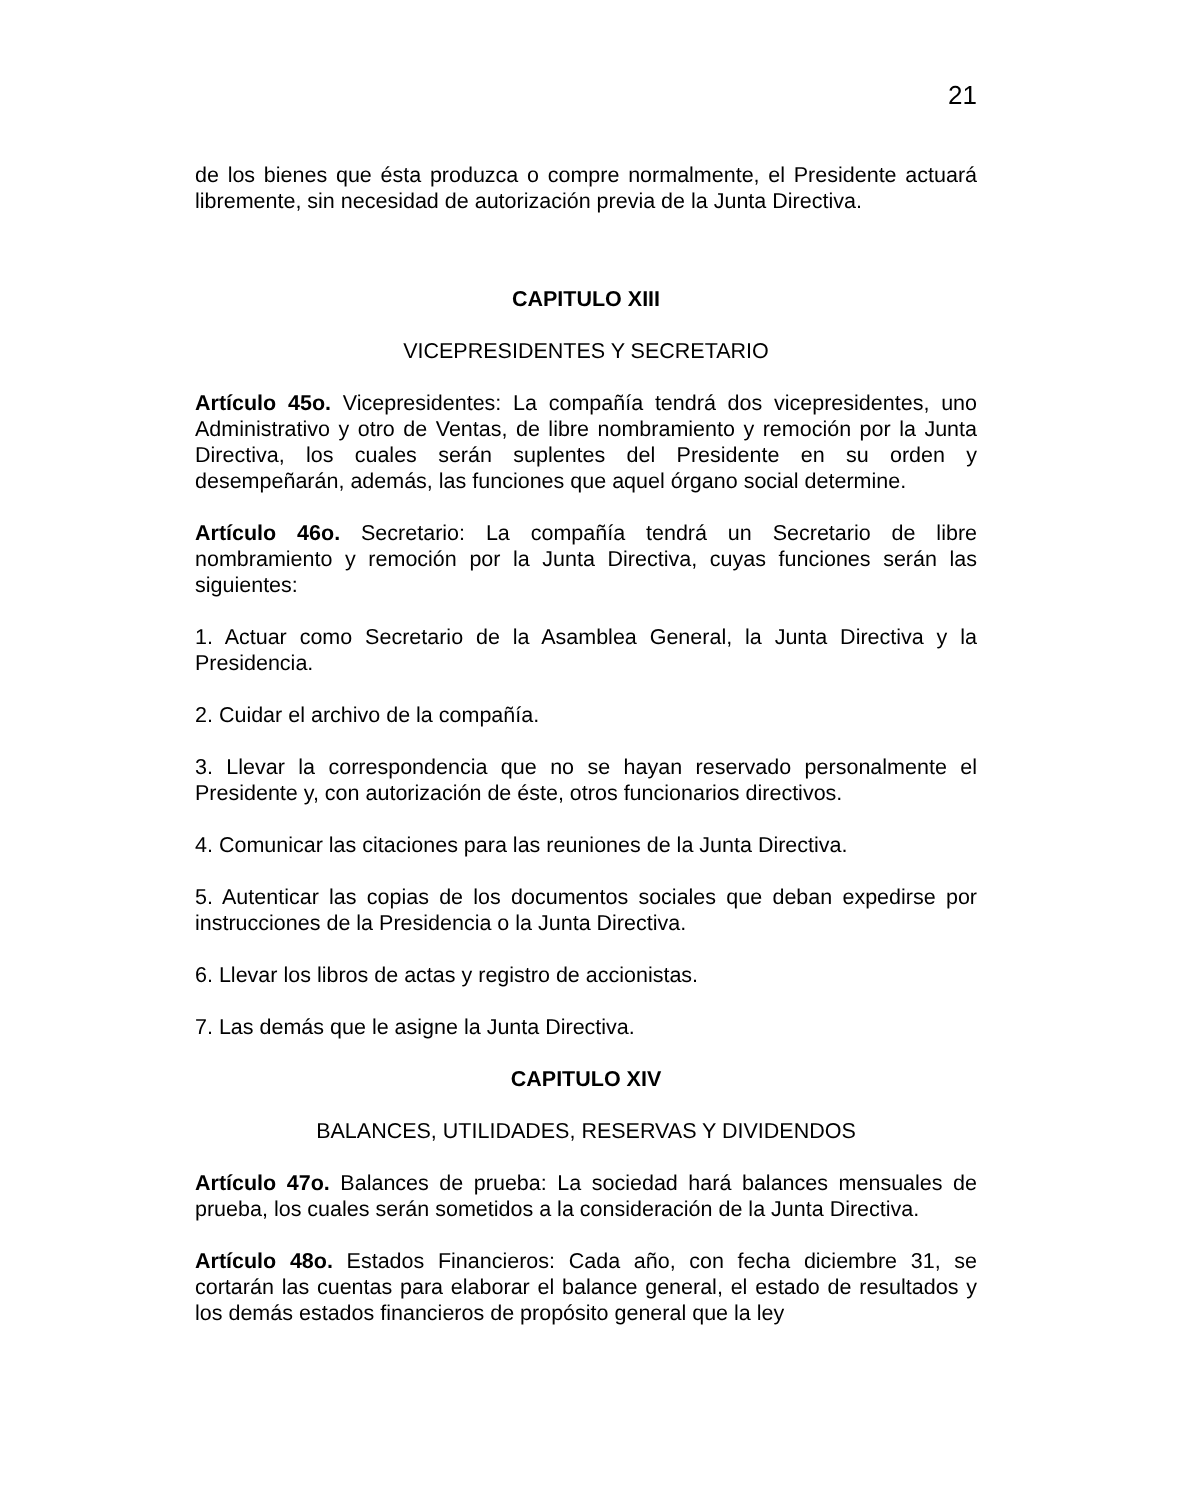21
de los bienes que ésta produzca o compre normalmente, el Presidente actuará libremente, sin necesidad de autorización previa de la Junta Directiva.
CAPITULO XIII
VICEPRESIDENTES Y SECRETARIO
Artículo 45o. Vicepresidentes: La compañía tendrá dos vicepresidentes, uno Administrativo y otro de Ventas, de libre nombramiento y remoción por la Junta Directiva, los cuales serán suplentes del Presidente en su orden y desempeñarán, además, las funciones que aquel órgano social determine.
Artículo 46o. Secretario: La compañía tendrá un Secretario de libre nombramiento y remoción por la Junta Directiva, cuyas funciones serán las siguientes:
1. Actuar como Secretario de la Asamblea General, la Junta Directiva y la Presidencia.
2. Cuidar el archivo de la compañía.
3. Llevar la correspondencia que no se hayan reservado personalmente el Presidente y, con autorización de éste, otros funcionarios directivos.
4. Comunicar las citaciones para las reuniones de la Junta Directiva.
5. Autenticar las copias de los documentos sociales que deban expedirse por instrucciones de la Presidencia o la Junta Directiva.
6. Llevar los libros de actas y registro de accionistas.
7. Las demás que le asigne la Junta Directiva.
CAPITULO XIV
BALANCES, UTILIDADES, RESERVAS Y DIVIDENDOS
Artículo 47o. Balances de prueba: La sociedad hará balances mensuales de prueba, los cuales serán sometidos a la consideración de la Junta Directiva.
Artículo 48o. Estados Financieros: Cada año, con fecha diciembre 31, se cortarán las cuentas para elaborar el balance general, el estado de resultados y los demás estados financieros de propósito general que la ley